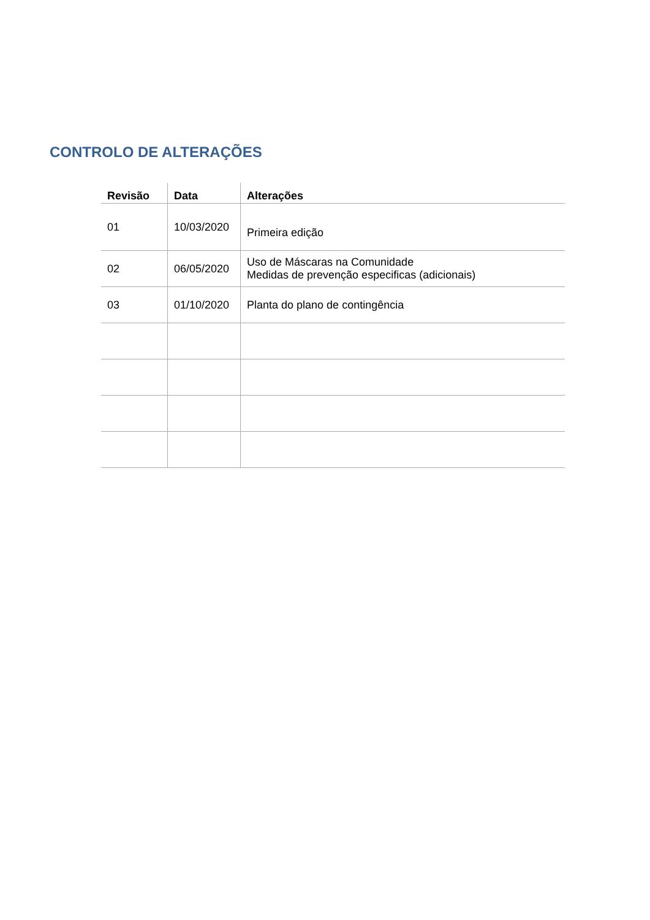CONTROLO DE ALTERAÇÕES
| Revisão | Data | Alterações |
| --- | --- | --- |
| 01 | 10/03/2020 | Primeira edição |
| 02 | 06/05/2020 | Uso de Máscaras na Comunidade Medidas de prevenção especificas (adicionais) |
| 03 | 01/10/2020 | Planta do plano de contingência |